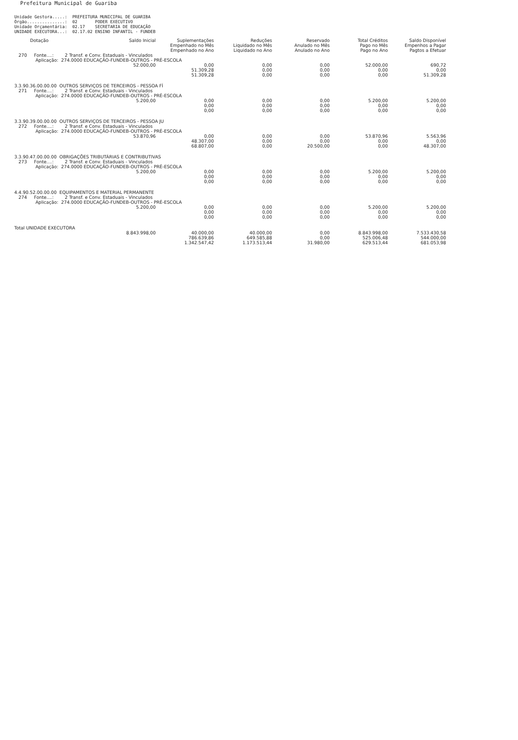Prefeitura Municipal de Guariba
Unidade Gestora.....: PREFEITURA MUNICIPAL DE GUARIBA Órgão...............: 02 PODER EXECUTIVO Unidade Orçamentária: 02.17 SECRETARIA DE EDUCAÇÃO UNIDADE EXECUTORA...: 02.17.02 ENSINO INFANTIL - FUNDEB
| Dotação | Saldo Inicial | Suplementações Empenhado no Mês Empenhado no Ano | Reduções Liquidado no Mês Liquidado no Ano | Reservado Anulado no Mês Anulado no Ano | Total Créditos Pago no Mês Pago no Ano | Saldo Disponível Empenhos a Pagar Pagtos a Efetuar |
| --- | --- | --- | --- | --- | --- | --- |
| 270 Fonte....: 2 Transf. e Conv. Estaduais - Vinculados Aplicação: 274.0000 EDUCAÇÃO-FUNDEB-OUTROS - PRÉ-ESCOLA | | | | | | |
| | 52.000,00 | 0,00 51.309,28 51.309,28 | 0,00 0,00 0,00 | 0,00 0,00 0,00 | 52.000,00 0,00 0,00 | 690,72 0,00 51.309,28 |
| 3.3.90.36.00.00.00 OUTROS SERVIÇOS DE TERCEIROS - PESSOA FÍ 271 Fonte....: 2 Transf. e Conv. Estaduais - Vinculados Aplicação: 274.0000 EDUCAÇÃO-FUNDEB-OUTROS - PRÉ-ESCOLA | | | | | | |
| | 5.200,00 | 0,00 0,00 0,00 | 0,00 0,00 0,00 | 0,00 0,00 0,00 | 5.200,00 0,00 0,00 | 5.200,00 0,00 0,00 |
| 3.3.90.39.00.00.00 OUTROS SERVIÇOS DE TERCEIROS - PESSOA JU 272 Fonte....: 2 Transf. e Conv. Estaduais - Vinculados Aplicação: 274.0000 EDUCAÇÃO-FUNDEB-OUTROS - PRÉ-ESCOLA | | | | | | |
| | 53.870,96 | 0,00 48.307,00 68.807,00 | 0,00 0,00 0,00 | 0,00 0,00 20.500,00 | 53.870,96 0,00 0,00 | 5.563,96 0,00 48.307,00 |
| 3.3.90.47.00.00.00 OBRIGAÇÕES TRIBUTÁRIAS E CONTRIBUTIVAS 273 Fonte....: 2 Transf. e Conv. Estaduais - Vinculados Aplicação: 274.0000 EDUCAÇÃO-FUNDEB-OUTROS - PRÉ-ESCOLA | | | | | | |
| | 5.200,00 | 0,00 0,00 0,00 | 0,00 0,00 0,00 | 0,00 0,00 0,00 | 5.200,00 0,00 0,00 | 5.200,00 0,00 0,00 |
| 4.4.90.52.00.00.00 EQUIPAMENTOS E MATERIAL PERMANENTE 274 Fonte....: 2 Transf. e Conv. Estaduais - Vinculados Aplicação: 274.0000 EDUCAÇÃO-FUNDEB-OUTROS - PRÉ-ESCOLA | | | | | | |
| | 5.200,00 | 0,00 0,00 0,00 | 0,00 0,00 0,00 | 0,00 0,00 0,00 | 5.200,00 0,00 0,00 | 5.200,00 0,00 0,00 |
| Total UNIDADE EXECUTORA | | | | | | |
| | 8.843.998,00 | 40.000,00 786.639,86 1.342.547,42 | 40.000,00 649.585,88 1.173.513,44 | 0,00 0,00 31.980,00 | 8.843.998,00 525.006,48 629.513,44 | 7.533.430,58 544.000,00 681.053,98 |